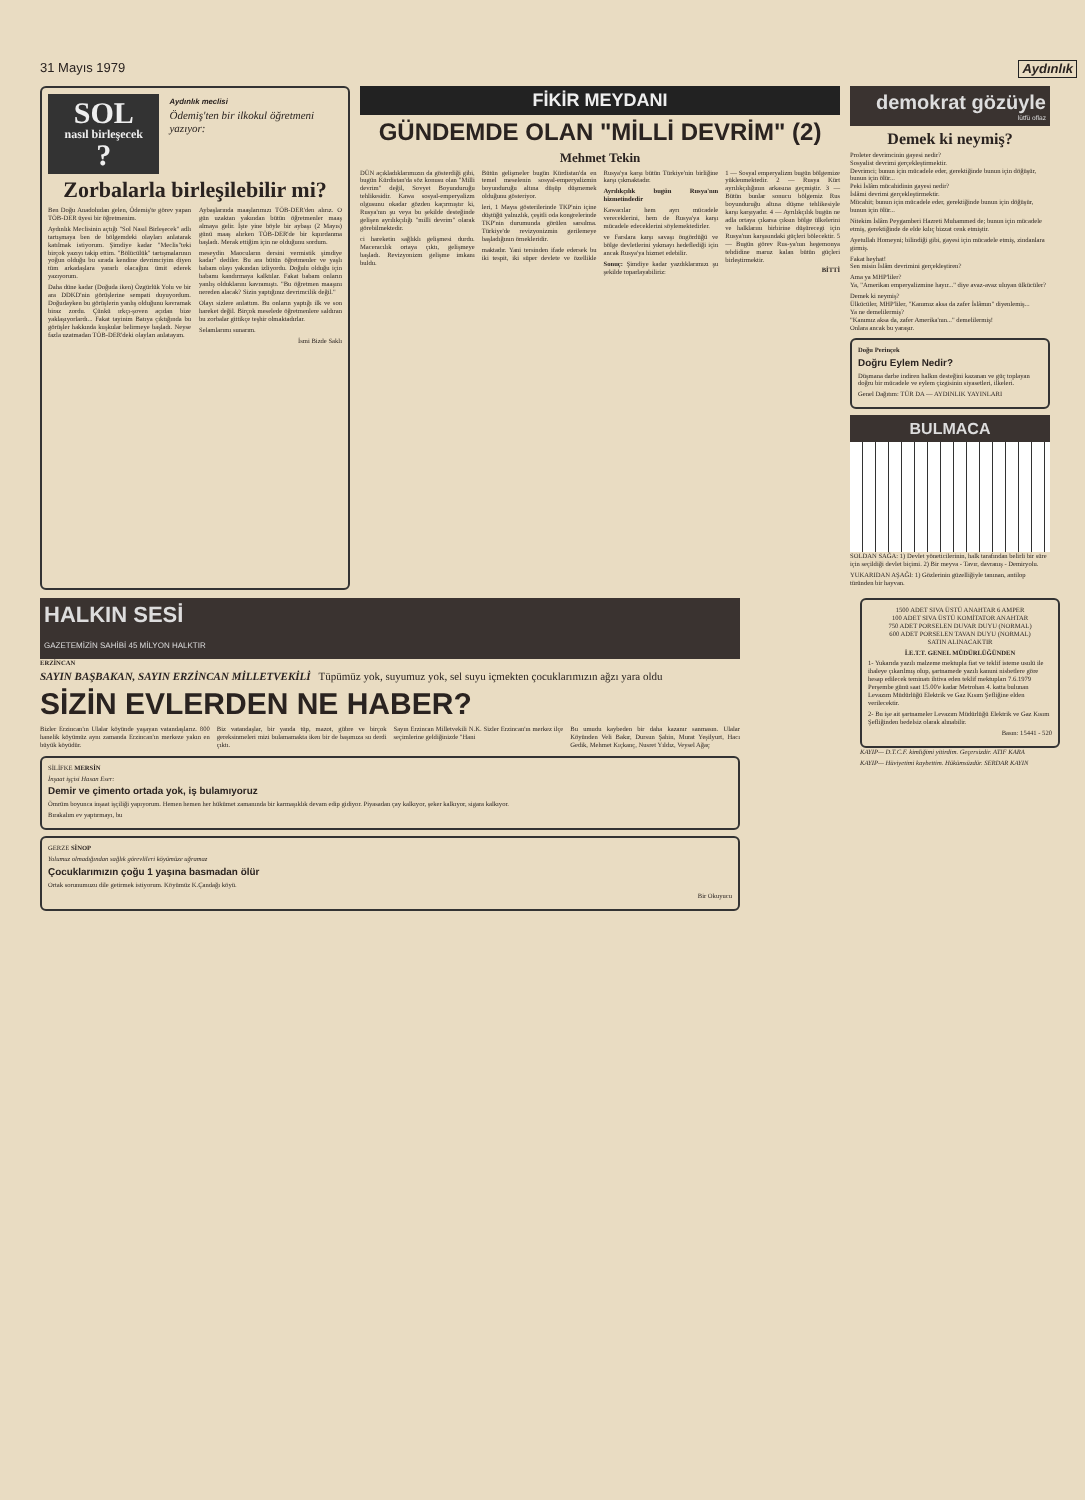31 Mayıs 1979 Aydınlık
SOL
nasıl birleşecek?
Aydınlık meclisi
Ödemiş'ten bir ilkokul öğretmeni yazıyor:
Zorbalarla birleşilebilir mi?
Ben Doğu Anadoludan gelen, Ödemiş'te görev yapan TÖB-DER üyesi bir öğretmenim.
Aydınlık Meclisinin açtığı "Sol Nasıl Birleşecek" adlı tartışmaya ben de bölgemdeki olayları anlatarak katılmak istiyorum. Şimdiye kadar "Meclis"teki birçok yazıyı takip ettim. "Bölücülük" tartışmalarının yoğun olduğu bu sırada kendine devrimciyim diyen tüm arkadaşlara yararlı olacağını ümit ederek yazıyorum.
Daha düne kadar (Doğuda iken) Özgürlük Yolu ve bir ara DDKD'nin görüşlerine sempati duyuyordum. Doğudayken bu görüşlerin yanlış olduğunu kavramak biraz zordu. Çünkü ırkçı-şoven açıdan bize yaklaşıyorlardı... Fakat tayinim Batıya çıktığında bu görüşler hakkında kuşkular belirmeye başladı. Neyse fazla uzatmadan TÖB-DER'deki olayları anlatayım.
Aybaşlarında maaşlarımızı TÖB-DER'den alırız. O gün uzaktan yakından bütün öğretmenler maaş almaya gelir. İşte yine böyle bir aybaşı (2 Mayıs) günü maaş alırken TÖB-DER'de bir kıpırdanma başladı. Merak ettiğim için ne olduğunu sordum.
meseydin Maocuların dersini vermistik şimdiye kadar" dediler. Bu ara bütün öğretmenler ve yaşlı babam olayı yakından izliyordu. Doğulu olduğu için babamı kandırmaya kalktılar. Fakat babam onların yanlış olduklarını kavramıştı. "Bu öğretmen maaşını nereden alacak? Sizin yaptığınız devrimcilik değil."
Olayı sizlere anlattım. Bu onların yaptığı ilk ve son hareket değil. Birçok meselede öğretmenlere saldıran bu zorbalar gittikçe teşhir olmaktadırlar.
Selamlarımı sunarım.
İsmi Bizde Saklı
FİKİR MEYDANI
GÜNDEMDE OLAN "MİLLİ DEVRİM" (2)
Mehmet Tekin
DÜN açıkladıklarımızın da gösterdiği gibi, bugün Kürdistan'da söz konusu olan "Milli devrim" değil, Sovyet Boyunduruğu tehlikesidir. Kawa sosyal-emperyalizm olgusunu okadar gözden kaçırmıştır ki, Rusya'nın şu veya bu şekilde desteğinde gelişen ayrılıkçılığı "milli devrim" olarak görebilmektedir.
ci hareketin sağlıklı gelişmesi durdu. Maceracılık ortaya çıktı, gelişmeye başladı. Revizyonizm gelişme imkanı buldu.
Bütün gelişmeler bugün Kürdistan'da en temel meselenin sosyal-emperyalizmin boyunduruğu altına düşüp düşmemek olduğunu gösteriyor.
leri, 1 Mayıs gösterilerinde TKP'nin içine düştüğü yalnızlık, çeşitli oda kongrelerinde TKP'nin durumunda görülen sarsılma. Türkiye'de revizyonizmin gerilemeye başladığının örnekleridir.
maktadır. Yani tersinden ifade edersek bu iki tespit, iki süper devlete ve özellikle Rusya'ya karşı bütün Türkiye'nin birliğine karşı çıkmaktadır.
Ayrılıkçılık bugün Rusya'nın hizmetindedir
Kawacılar hem ayrı mücadele vereceklerini, hem de Rusya'ya karşı mücadele edeceklerini söylemektedirler.
ve Farslara karşı savaşı öngördüğü ve bölge devletlerini yıkmayı hedeflediği için ancak Rusya'ya hizmet edebilir.
Sonuç: Şimdiye kadar yazdıklarımızı şu şekilde toparlayabiliriz:
1 — Sosyal emperyalizm bugün bölgemize yüklenmektedir. 2 — Rusya Kürt ayrılıkçılığının arkasına geçmiştir. 3 — Bütün bunlar sonucu bölgemiz Rus boyunduruğu altına düşme tehlikesiyle karşı karşıyadır. 4 — Ayrılıkçılık bugün ne adla ortaya çıkarsa çıksın bölge ülkelerini ve halklarını birbirine düşürecegi için Rusya'nın karşısındaki güçleri bölecektir. 5 — Bugün görev Rus-ya'nın hegemonya tehdidine maruz kalan bütün güçleri birleştirmektir.
BİTTİ
demokrat gözüyle
lütfü oflaz
Demek ki neymiş?
Proleter devrimcinin gayesi nedir?
Sosyalist devrimi gerçekleştirmektir.
Devrimci; bunun için mücadele eder, gerektiğinde bunun için döğüşür, bunun için ölür...
Peki İslâm mücahidinin gayesi nedir?
İslâmi devrimi gerçekleştirmektir.
Mücahit; bunun için mücadele eder, gerektiğinde bunun için döğüşür, bunun için ölür...
Nitekim İslâm Peygamberi Hazreti Muhammed de; bunun için mücadele etmiş, gerektiğinde de elde kılıç bizzat cenk etmiştir.
Ayetullah Homeyni; bilindiği gibi, gayesi için mücadele etmiş, zindanlara girmiş.
Fakat heyhat!
Sen misin İslâm devrimini gerçekleştiren?
Ama ya MHP'liler?
Ya, "Amerikan emperyalizmine hayır..." diye avaz-avaz uluyan ülkücüler?
Demek ki neymiş?
Ülkücüler, MHP'liler, "Kanımız aksa da zafer İslâmın" diyenlemiş...
Ya ne demelilermiş?
"Kanımız aksa da, zafer Amerika'nın..." demelilermiş!
Onlara ancak bu yaraşır.
Doğu Perinçek
Doğru Eylem Nedir?
Düşmana darbe indiren halkın desteğini kazanan ve güç toplayan doğru bir mücadele ve eylem çizgisinin siyasetleri, ilkeleri.
Genel Dağıtım: TÜR DA — AYDINLIK YAYINLARI
BULMACA
SOLDAN SAĞA: 1) Devlet yöneticilerinin, halk tarafından belirli bir süre için seçildiği devlet biçimi. 2) Bir meyva - Tavır, davranış - Demiryolu.
YUKARIDAN AŞAĞI: 1) Gözlerinin güzelliğiyle tanınan, antilop türünden bir hayvan.
HALKIN SESİ
GAZETEMİZİN SAHİBİ 45 MİLYON HALKTIR
ERZİNCAN
SAYIN BAŞBAKAN, SAYIN ERZİNCAN MİLLETVEKİLİ Tüpümüz yok, suyumuz yok, sel suyu içmekten çocuklarımızın ağzı yara oldu
SİZİN EVLERDEN NE HABER?
Bizler Erzincan'ın Ulalar köyünde yaşayan vatandaşlarız. 800 hanelik köyümüz aynı zamanda Erzincan'ın merkeze yakın en büyük köyüdür.
Biz vatandaşlar, bir yanda tüp, mazot, gübre ve birçok gereksinmeleri mizi bulamamakta iken bir de başımıza su derdi çıktı.
Sayın Erzincan Milletvekili N.K. Sizler Erzincan'ın merkez ilçe seçimlerine geldiğinizde "Hani
Bu umudu kaybeden bir daha kazanır sanmasın. Ulalar Köyünden Veli Bakır, Dursun Şahin, Murat Yeşilyurt, Hacı Gedik, Mehmet Kıçkanç, Nusret Yıldız, Veysel Ağaç
SİLİFKE MERSİN
İnşaat işçisi Hasan Eser:
Demir ve çimento ortada yok, iş bulamıyoruz
Ömrüm boyunca inşaat işçiliği yapıyorum. Hemen hemen her hükümet zamanında bir karmaşıklık devam edip gidiyor. Piyasadan çay kalkıyor, şeker kalkıyor, sigara kalkıyor.
Bırakalım ev yaptırmayı, bu
GERZE SİNOP
Yolumuz olmadığından sağlık görevlileri köyümüze uğramaz
Çocuklarımızın çoğu 1 yaşına basmadan ölür
Ortak sorunumuzu dile getirmek istiyorum. Köyümüz K.Çandağı köyü.
Bir Okuyucu
1500 ADET SIVA ÜSTÜ ANAHTAR 6 AMPER
100 ADET SIVA ÜSTÜ KOMİTATOR ANAHTAR
750 ADET PORSELEN DUVAR DUYU (NORMAL)
600 ADET PORSELEN TAVAN DUYU (NORMAL)
SATIN ALINACAKTIR
İ.E.T.T. GENEL MÜDÜRLÜĞÜNDEN
1- Yukarıda yazılı malzeme mektupla fiat ve teklif isteme usulü ile ihaleye çıkarılmış olup, şartnamede yazılı kanuni nisbetlere göre hesap edilecek teminatı ihtiva eden teklif mektupları 7.6.1979 Perşembe günü saat 15.00'e kadar Metrohan 4. katta bulunan Levazım Müdürlüğü Elektrik ve Gaz Kısım Şefliğine elden verilecektir.
2- Bu işe ait şartnameler Levazım Müdürlüğü Elektrik ve Gaz Kısım Şefliğinden bedelsiz olarak alınabilir.
Basın: 15441 - 520
KAYIP— D.T.C.F. kimliğimi yitirdim. Geçersizdir. ATIF KARA
KAYIP— Hüviyetimi kaybettim. Hükümsüzdür. SERDAR KAYIN